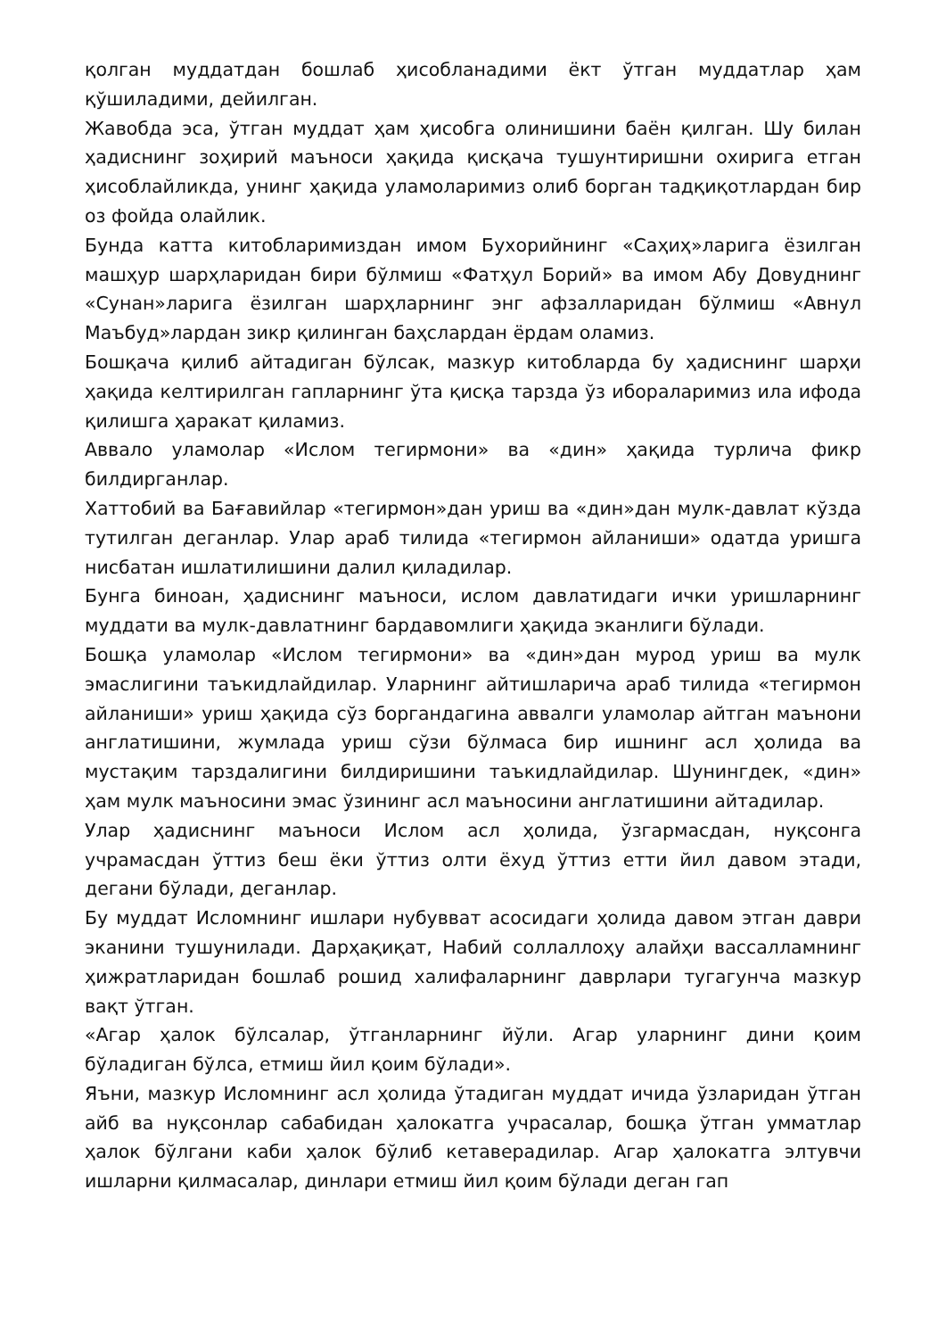қолган муддатдан бошлаб ҳисобланадими ёкт ўтган муддатлар ҳам қўшиладими, дейилган.
Жавобда эса, ўтган муддат ҳам ҳисобга олинишини баён қилган. Шу билан ҳадиснинг зоҳирий маъноси ҳақида қисқача тушунтиришни охирига етган ҳисоблайликда, унинг ҳақида уламоларимиз олиб борган тадқиқотлардан бир оз фойда олайлик.
Бунда катта китобларимиздан имом Бухорийнинг «Саҳиҳ»ларига ёзилган машҳур шарҳларидан бири бўлмиш «Фатҳул Борий» ва имом Абу Довуднинг «Сунан»ларига ёзилган шарҳларнинг энг афзалларидан бўлмиш «Авнул Маъбуд»лардан зикр қилинган баҳслардан ёрдам оламиз.
Бошқача қилиб айтадиган бўлсак, мазкур китобларда бу ҳадиснинг шарҳи ҳақида келтирилган гапларнинг ўта қисқа тарзда ўз иборалар­имиз ила ифода қилишга ҳаракат қиламиз.
Аввало уламолар «Ислом тегирмони» ва «дин» ҳақида турлича фикр билдирганлар.
Хаттобий ва Бағавийлар «тегирмон»дан уриш ва «дин»дан мулк-давлат кўзда тутилган деганлар. Улар араб тилида «тегирмон айланиши» одатда уришга нисбатан ишлатилишини далил қиладилар.
Бунга биноан, ҳадиснинг маъноси, ислом давлатидаги ички уришларнинг муддати ва мулк-давлатнинг бардавомлиги ҳақида эканлиги бўлади.
Бошқа уламолар «Ислом тегирмони» ва «дин»дан мурод уриш ва мулк эмаслигини таъкидлайдилар. Уларнинг айтишларича араб тилида «тегирмон айланиши» уриш ҳақида сўз боргандагина аввалги уламолар айтган маънони англатишини, жумлада уриш сўзи бўлмаса бир ишнинг асл ҳолида ва мустақим тарздалигини билдиришини таъкидлайдилар. Шунингдек, «дин» ҳам мулк маъносини эмас ўзининг асл маъносини англатишини айтадилар.
Улар ҳадиснинг маъноси Ислом асл ҳолида, ўзгармасдан, нуқсонга учрамасдан ўттиз беш ёки ўттиз олти ёхуд ўттиз етти йил давом этади, дегани бўлади, деганлар.
Бу муддат Исломнинг ишлари нубувват асосидаги ҳолида давом этган даври эканини тушунилади. Дарҳақиқат, Набий соллаллоҳу алайҳи вассалламнинг ҳижратларидан бошлаб рошид халифаларнинг даврлари тугагунча мазкур вақт ўтган.
«Агар ҳалок бўлсалар, ўтганларнинг йўли. Агар уларнинг дини қоим бўладиган бўлса, етмиш йил қоим бўлади».
Яъни, мазкур Исломнинг асл ҳолида ўтадиган муддат ичида ўзларидан ўтган айб ва нуқсонлар сабабидан ҳалокатга учрасалар, бошқа ўтган умматлар ҳалок бўлгани каби ҳалок бўлиб кетаверадилар. Агар ҳалокатга элтувчи ишларни қилмасалар, динлари етмиш йил қоим бўлади деган гап